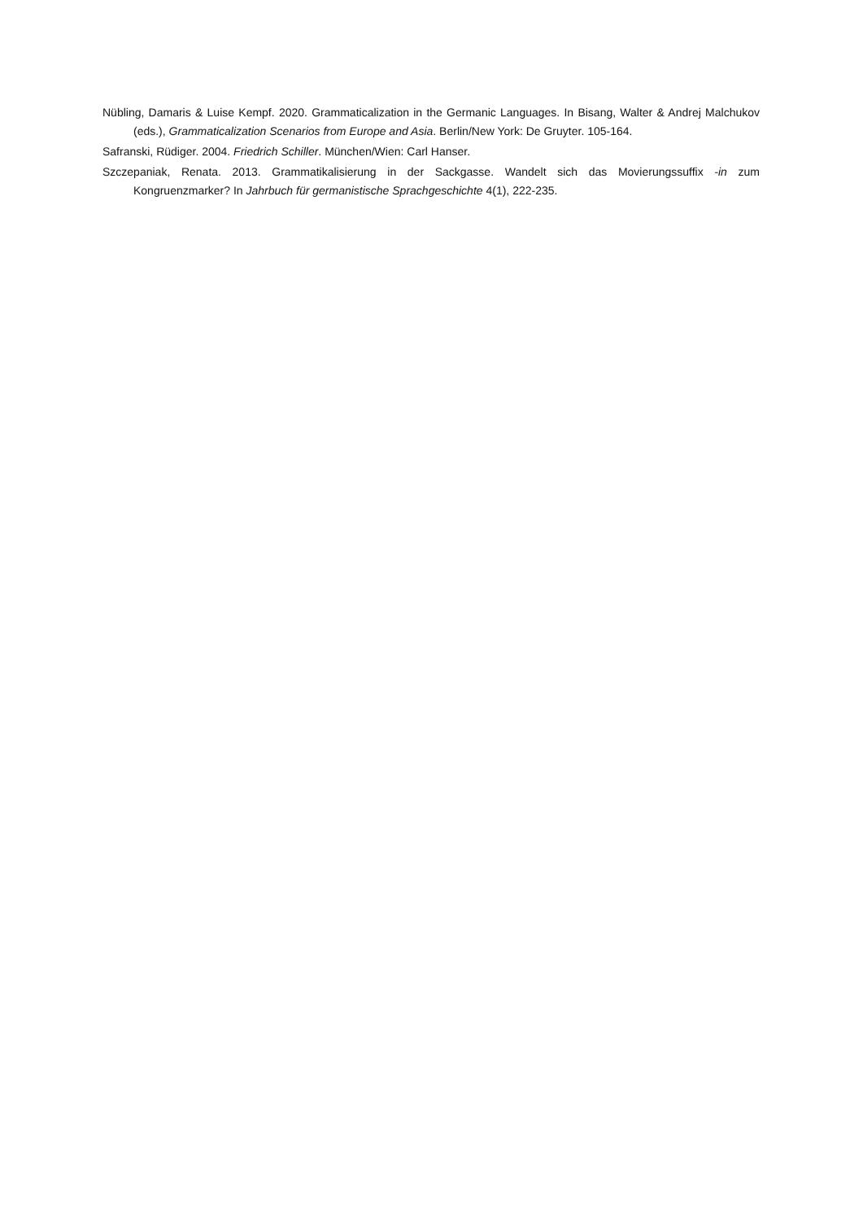Nübling, Damaris & Luise Kempf. 2020. Grammaticalization in the Germanic Languages. In Bisang, Walter & Andrej Malchukov (eds.), Grammaticalization Scenarios from Europe and Asia. Berlin/New York: De Gruyter. 105-164.
Safranski, Rüdiger. 2004. Friedrich Schiller. München/Wien: Carl Hanser.
Szczepaniak, Renata. 2013. Grammatikalisierung in der Sackgasse. Wandelt sich das Movierungssuffix -in zum Kongruenzmarker? In Jahrbuch für germanistische Sprachgeschichte 4(1), 222-235.